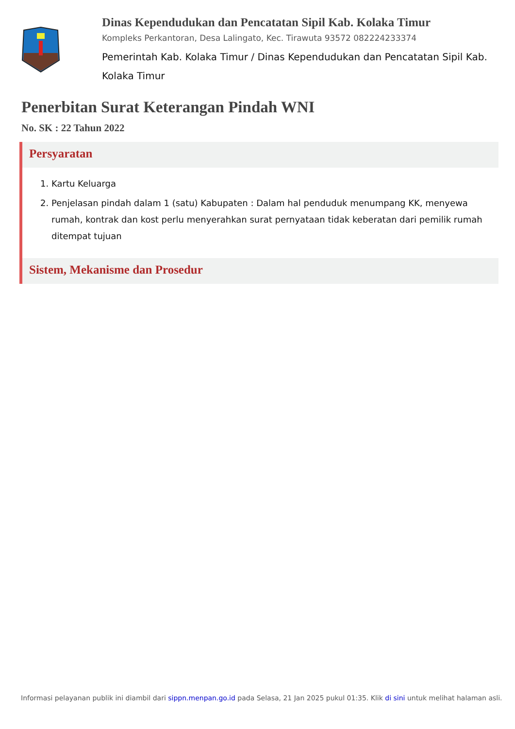Dinas Kependudukan dan Pencatatan Sipil Kab. Kolaka Timur
Kompleks Perkantoran, Desa Lalingato, Kec. Tirawuta 93572 082224233374
Pemerintah Kab. Kolaka Timur / Dinas Kependudukan dan Pencatatan Sipil Kab. Kolaka Timur
Penerbitan Surat Keterangan Pindah WNI
No. SK : 22 Tahun 2022
Persyaratan
1. Kartu Keluarga
2. Penjelasan pindah dalam 1 (satu) Kabupaten : Dalam hal penduduk menumpang KK, menyewa rumah, kontrak dan kost perlu menyerahkan surat pernyataan tidak keberatan dari pemilik rumah ditempat tujuan
Sistem, Mekanisme dan Prosedur
Informasi pelayanan publik ini diambil dari sippn.menpan.go.id pada Selasa, 21 Jan 2025 pukul 01:35. Klik di sini untuk melihat halaman asli.